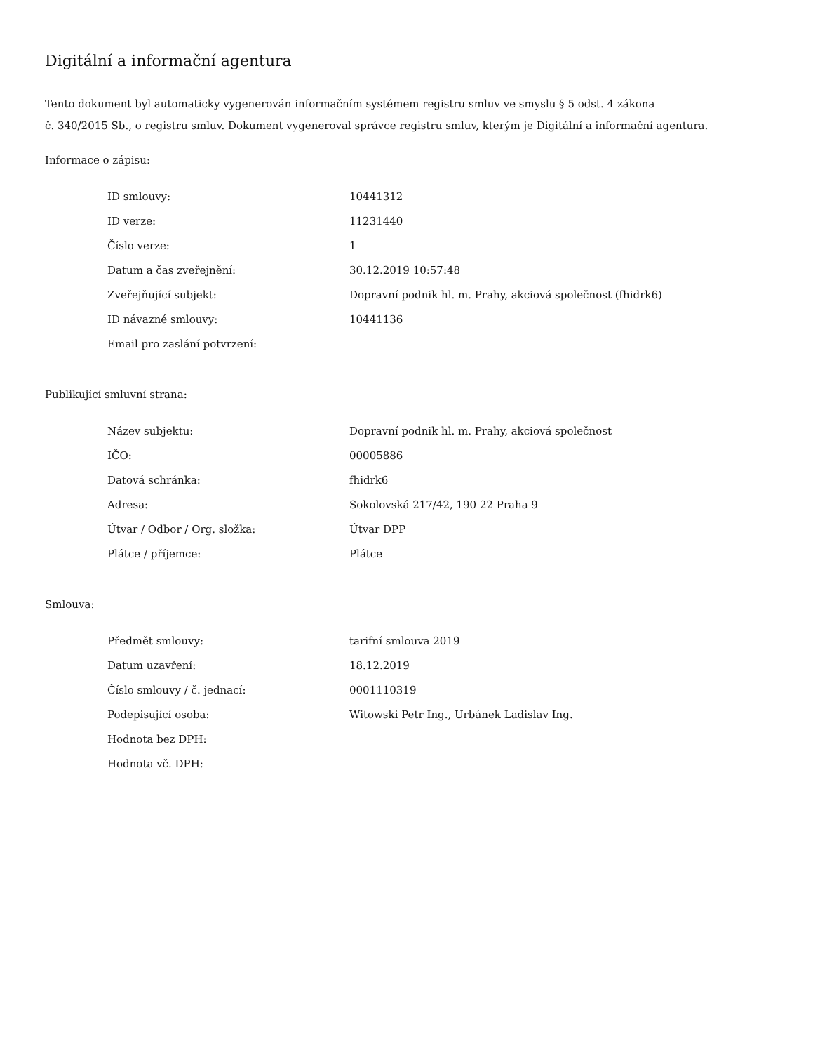Digitální a informační agentura
Tento dokument byl automaticky vygenerován informačním systémem registru smluv ve smyslu § 5 odst. 4 zákona
č. 340/2015 Sb., o registru smluv. Dokument vygeneroval správce registru smluv, kterým je Digitální a informační agentura.
Informace o zápisu:
| ID smlouvy: | 10441312 |
| ID verze: | 11231440 |
| Číslo verze: | 1 |
| Datum a čas zveřejnění: | 30.12.2019 10:57:48 |
| Zveřejňující subjekt: | Dopravní podnik hl. m. Prahy, akciová společnost (fhidrk6) |
| ID návazné smlouvy: | 10441136 |
| Email pro zaslání potvrzení: | |
Publikující smluvní strana:
| Název subjektu: | Dopravní podnik hl. m. Prahy, akciová společnost |
| IČO: | 00005886 |
| Datová schránka: | fhidrk6 |
| Adresa: | Sokolovská 217/42, 190 22 Praha 9 |
| Útvar / Odbor / Org. složka: | Útvar DPP |
| Plátce / příjemce: | Plátce |
Smlouva:
| Předmět smlouvy: | tarifní smlouva 2019 |
| Datum uzavření: | 18.12.2019 |
| Číslo smlouvy / č. jednací: | 0001110319 |
| Podepisující osoba: | Witowski Petr Ing., Urbánek Ladislav Ing. |
| Hodnota bez DPH: | |
| Hodnota vč. DPH: | |